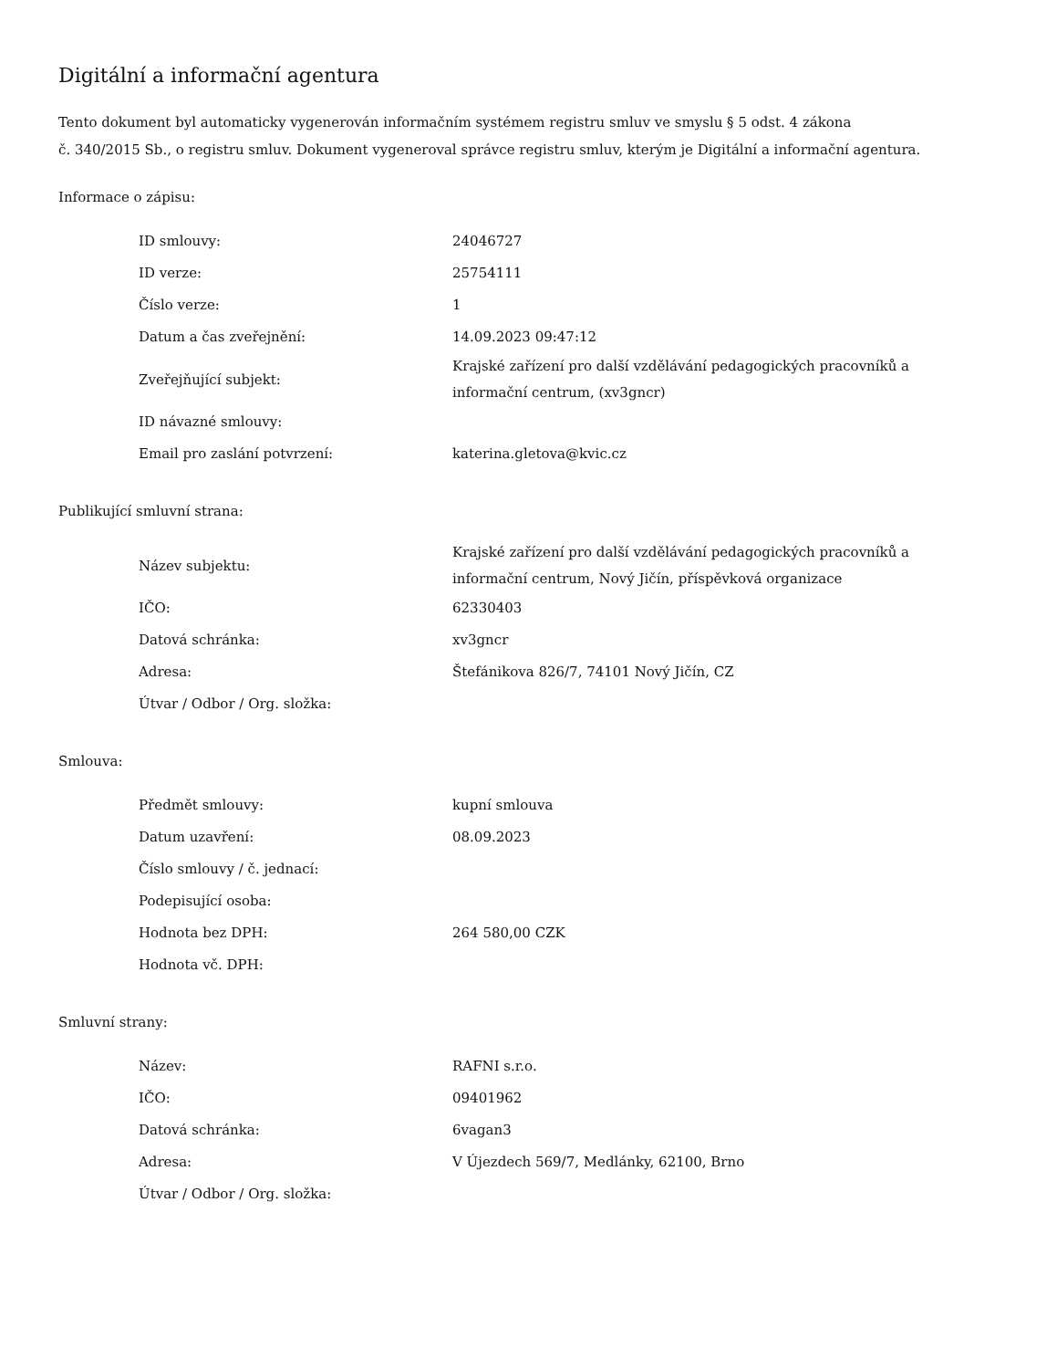Digitální a informační agentura
Tento dokument byl automaticky vygenerován informačním systémem registru smluv ve smyslu § 5 odst. 4 zákona
č. 340/2015 Sb., o registru smluv. Dokument vygeneroval správce registru smluv, kterým je Digitální a informační agentura.
Informace o zápisu:
| ID smlouvy: | 24046727 |
| ID verze: | 25754111 |
| Číslo verze: | 1 |
| Datum a čas zveřejnění: | 14.09.2023 09:47:12 |
| Zveřejňující subjekt: | Krajské zařízení pro další vzdělávání pedagogických pracovníků a informační centrum, (xv3gncr) |
| ID návazné smlouvy: | |
| Email pro zaslání potvrzení: | katerina.gletova@kvic.cz |
Publikující smluvní strana:
| Název subjektu: | Krajské zařízení pro další vzdělávání pedagogických pracovníků a informační centrum, Nový Jičín, příspěvková organizace |
| IČO: | 62330403 |
| Datová schránka: | xv3gncr |
| Adresa: | Štefánikova 826/7, 74101 Nový Jičín, CZ |
| Útvar / Odbor / Org. složka: | |
Smlouva:
| Předmět smlouvy: | kupní smlouva |
| Datum uzavření: | 08.09.2023 |
| Číslo smlouvy / č. jednací: | |
| Podepisující osoba: | |
| Hodnota bez DPH: | 264 580,00 CZK |
| Hodnota vč. DPH: | |
Smluvní strany:
| Název: | RAFNI s.r.o. |
| IČO: | 09401962 |
| Datová schránka: | 6vagan3 |
| Adresa: | V Újezdech 569/7, Medlánky, 62100, Brno |
| Útvar / Odbor / Org. složka: | |